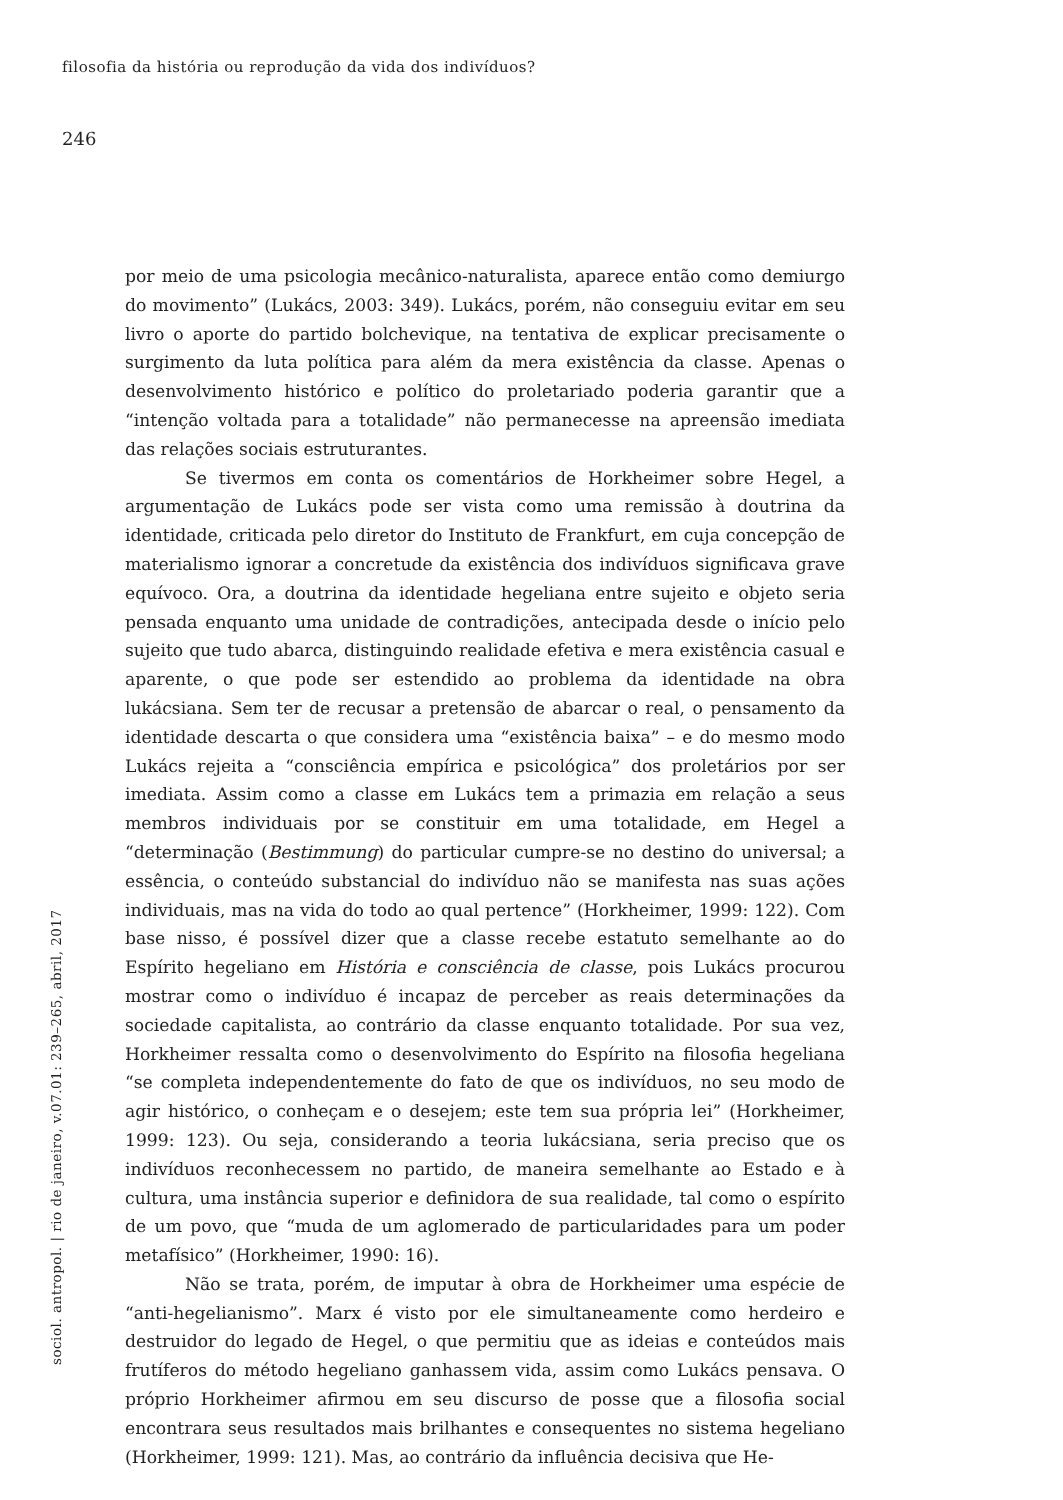filosofia da história ou reprodução da vida dos indivíduos?
246
por meio de uma psicologia mecânico-naturalista, aparece então como demiurgo do movimento” (Lukács, 2003: 349). Lukács, porém, não conseguiu evitar em seu livro o aporte do partido bolchevique, na tentativa de explicar precisamente o surgimento da luta política para além da mera existência da classe. Apenas o desenvolvimento histórico e político do proletariado poderia garantir que a “intenção voltada para a totalidade” não permanecesse na apreensão imediata das relações sociais estruturantes.
Se tivermos em conta os comentários de Horkheimer sobre Hegel, a argumentação de Lukács pode ser vista como uma remissão à doutrina da identidade, criticada pelo diretor do Instituto de Frankfurt, em cuja concepção de materialismo ignorar a concretude da existência dos indivíduos significava grave equívoco. Ora, a doutrina da identidade hegeliana entre sujeito e objeto seria pensada enquanto uma unidade de contradições, antecipada desde o início pelo sujeito que tudo abarca, distinguindo realidade efetiva e mera existência casual e aparente, o que pode ser estendido ao problema da identidade na obra lukácsiana. Sem ter de recusar a pretensão de abarcar o real, o pensamento da identidade descarta o que considera uma “existência baixa” – e do mesmo modo Lukács rejeita a “consciência empírica e psicológica” dos proletários por ser imediata. Assim como a classe em Lukács tem a primazia em relação a seus membros individuais por se constituir em uma totalidade, em Hegel a “determinação (Bestimmung) do particular cumpre-se no destino do universal; a essência, o conteúdo substancial do indivíduo não se manifesta nas suas ações individuais, mas na vida do todo ao qual pertence” (Horkheimer, 1999: 122). Com base nisso, é possível dizer que a classe recebe estatuto semelhante ao do Espírito hegeliano em História e consciência de classe, pois Lukács procurou mostrar como o indivíduo é incapaz de perceber as reais determinações da sociedade capitalista, ao contrário da classe enquanto totalidade. Por sua vez, Horkheimer ressalta como o desenvolvimento do Espírito na filosofia hegeliana “se completa independentemente do fato de que os indivíduos, no seu modo de agir histórico, o conheçam e o desejem; este tem sua própria lei” (Horkheimer, 1999: 123). Ou seja, considerando a teoria lukácsiana, seria preciso que os indivíduos reconhecessem no partido, de maneira semelhante ao Estado e à cultura, uma instância superior e definidora de sua realidade, tal como o espírito de um povo, que “muda de um aglomerado de particularidades para um poder metafísico” (Horkheimer, 1990: 16).
Não se trata, porém, de imputar à obra de Horkheimer uma espécie de “anti-hegelianismo”. Marx é visto por ele simultaneamente como herdeiro e destruidor do legado de Hegel, o que permitiu que as ideias e conteúdos mais frutíferos do método hegeliano ganhassem vida, assim como Lukács pensava. O próprio Horkheimer afirmou em seu discurso de posse que a filosofia social encontrara seus resultados mais brilhantes e consequentes no sistema hegeliano (Horkheimer, 1999: 121). Mas, ao contrário da influência decisiva que He-
sociol. antropol. | rio de janeiro, v.07.01: 239–265, abril, 2017